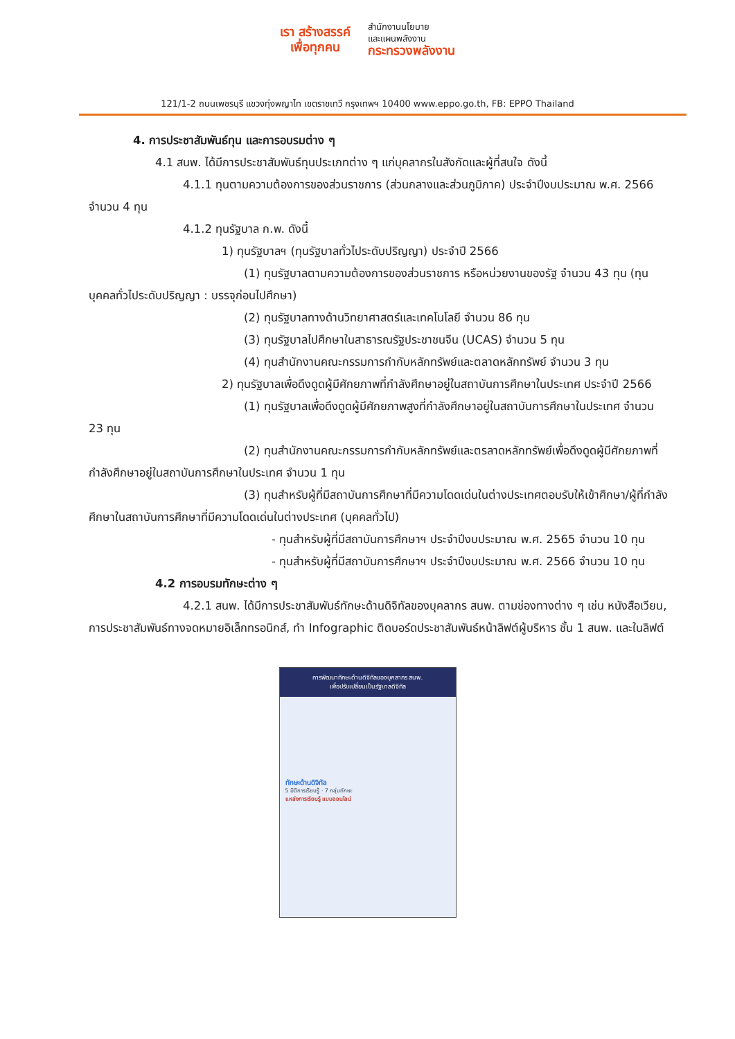เรา สร้างสรรค์
เพื่อทุกคน
สำนักงานนโยบาย
และแผนพลังงาน
กระทรวงพลังงาน
121/1-2 ถนนเพชรบุรี แขวงทุ่งพญาไท เขตราชเทวี กรุงเทพฯ 10400 www.eppo.go.th, FB: EPPO Thailand
4. การประชาสัมพันธ์ทุน และการอบรมต่าง ๆ
4.1 สนพ. ได้มีการประชาสัมพันธ์ทุนประเภทต่าง ๆ แก่บุคลากรในสังกัดและผู้ที่สนใจ ดังนี้
4.1.1 ทุนตามความต้องการของส่วนราชการ (ส่วนกลางและส่วนภูมิภาค) ประจำปีงบประมาณ พ.ศ. 2566 จำนวน 4 ทุน
4.1.2 ทุนรัฐบาล ก.พ. ดังนี้
1) ทุนรัฐบาลฯ (ทุนรัฐบาลทั่วไประดับปริญญา) ประจำปี 2566
(1) ทุนรัฐบาลตามความต้องการของส่วนราชการ หรือหน่วยงานของรัฐ จำนวน 43 ทุน (ทุนบุคคลทั่วไประดับปริญญา : บรรจุก่อนไปศึกษา)
(2) ทุนรัฐบาลทางด้านวิทยาศาสตร์และเทคโนโลยี จำนวน 86 ทุน
(3) ทุนรัฐบาลไปศึกษาในสาธารณรัฐประชาชนจีน (UCAS) จำนวน 5 ทุน
(4) ทุนสำนักงานคณะกรรมการกำกับหลักทรัพย์และตลาดหลักทรัพย์ จำนวน 3 ทุน
2) ทุนรัฐบาลเพื่อดึงดูดผู้มีศักยภาพที่กำลังศึกษาอยู่ในสถาบันการศึกษาในประเทศ ประจำปี 2566
(1) ทุนรัฐบาลเพื่อดึงดูดผู้มีศักยภาพสูงที่กำลังศึกษาอยู่ในสถาบันการศึกษาในประเทศ จำนวน 23 ทุน
(2) ทุนสำนักงานคณะกรรมการกำกับหลักทรัพย์และตรลาดหลักทรัพย์เพื่อดึงดูดผู้มีศักยภาพที่กำลังศึกษาอยู่ในสถาบันการศึกษาในประเทศ จำนวน 1 ทุน
(3) ทุนสำหรับผู้ที่มีสถาบันการศึกษาที่มีความโดดเด่นในต่างประเทศตอบรับให้เข้าศึกษา/ผู้ที่กำลังศึกษาในสถาบันการศึกษาที่มีความโดดเด่นในต่างประเทศ (บุคคลทั่วไป)
- ทุนสำหรับผู้ที่มีสถาบันการศึกษาฯ ประจำปีงบประมาณ พ.ศ. 2565 จำนวน 10 ทุน
- ทุนสำหรับผู้ที่มีสถาบันการศึกษาฯ ประจำปีงบประมาณ พ.ศ. 2566 จำนวน 10 ทุน
4.2 การอบรมทักษะต่าง ๆ
4.2.1 สนพ. ได้มีการประชาสัมพันธ์ทักษะด้านดิจิทัลของบุคลากร สนพ. ตามช่องทางต่าง ๆ เช่น หนังสือเวียน, การประชาสัมพันธ์ทางจดหมายอิเล็กทรอนิกส์, ทำ Infographic ติดบอร์ดประชาสัมพันธ์หน้าลิฟต์ผู้บริหาร ชั้น 1 สนพ. และในลิฟต์
การพัฒนาทักษะด้านดิจิทัลของบุคลากร สนพ.
เพื่อปรับเปลี่ยนเป็นรัฐบาลดิจิทัล
ทักษะด้านดิจิทัล
5 มิติการเรียนรู้ · 7 กลุ่มทักษะ
แหล่งการเรียนรู้ แบบออนไลน์